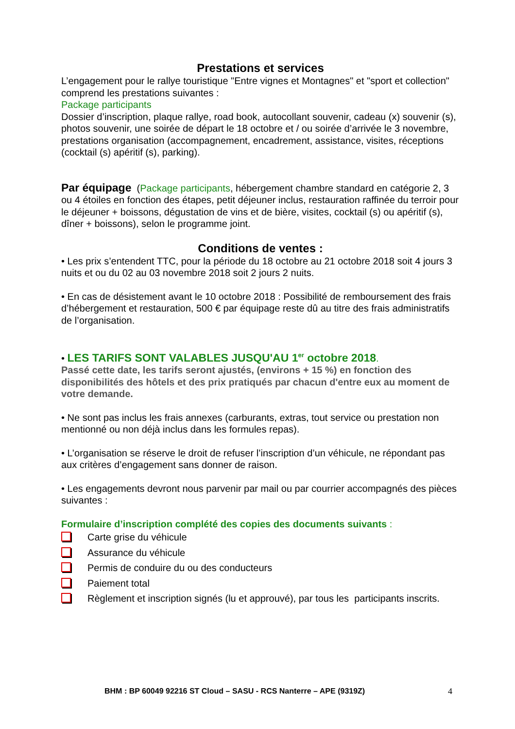Prestations et services
L’engagement pour le rallye touristique "Entre vignes et Montagnes" et "sport et collection" comprend les prestations suivantes :
Package participants
Dossier d’inscription, plaque rallye, road book, autocollant souvenir, cadeau (x) souvenir (s), photos souvenir, une soirée de départ le 18 octobre et / ou soirée d’arrivée le 3 novembre, prestations organisation (accompagnement, encadrement, assistance, visites, réceptions (cocktail (s) apéritif (s), parking).
Par équipage (Package participants, hébergement chambre standard en catégorie 2, 3 ou 4 étoiles en fonction des étapes, petit déjeuner inclus, restauration raffinée du terroir pour le déjeuner + boissons, dégustation de vins et de bière, visites, cocktail (s) ou apéritif (s), dîner + boissons), selon le programme joint.
Conditions de ventes :
• Les prix s’entendent TTC, pour la période du 18 octobre au 21 octobre 2018 soit 4 jours 3 nuits et ou du 02 au 03 novembre 2018 soit 2 jours 2 nuits.
• En cas de désistement avant le 10 octobre 2018 : Possibilité de remboursement des frais d’hébergement et restauration, 500 € par équipage reste dû au titre des frais administratifs de l’organisation.
• LES TARIFS SONT VALABLES JUSQU'AU 1<sup>er</sup> octobre 2018.
Passé cette date, les tarifs seront ajustés, (environs + 15 %) en fonction des disponibilités des hôtels et des prix pratiqués par chacun d'entre eux au moment de votre demande.
• Ne sont pas inclus les frais annexes (carburants, extras, tout service ou prestation non mentionné ou non déjà inclus dans les formules repas).
• L’organisation se réserve le droit de refuser l’inscription d’un véhicule, ne répondant pas aux critères d’engagement sans donner de raison.
• Les engagements devront nous parvenir par mail ou par courrier accompagnés des pièces suivantes :
Formulaire d’inscription complété des copies des documents suivants :
Carte grise du véhicule
Assurance du véhicule
Permis de conduire du ou des conducteurs
Paiement total
Règlement et inscription signés (lu et approuvé), par tous les participants inscrits.
BHM : BP 60049 92216 ST Cloud – SASU - RCS Nanterre – APE (9319Z) 4